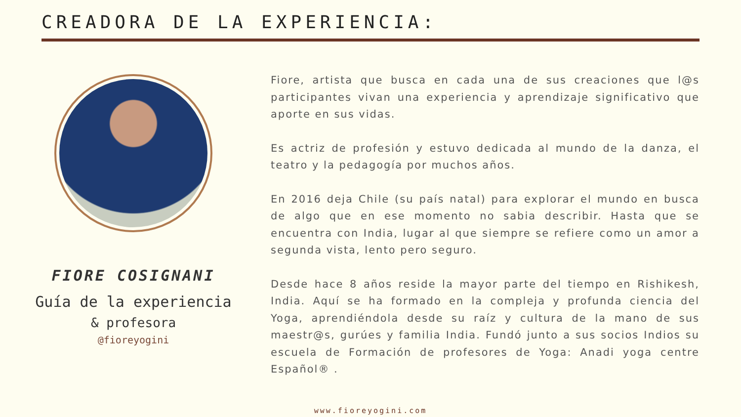CREADORA DE LA EXPERIENCIA:
FIORE COSIGNANI
Guía de la experiencia
& profesora
@fioreyogini
Fiore, artista que busca en cada una de sus creaciones que l@s participantes vivan una experiencia y aprendizaje significativo que aporte en sus vidas.
Es actriz de profesión y estuvo dedicada al mundo de la danza, el teatro y la pedagogía por muchos años.
En 2016 deja Chile (su país natal) para explorar el mundo en busca de algo que en ese momento no sabia describir. Hasta que se encuentra con India, lugar al que siempre se refiere como un amor a segunda vista, lento pero seguro.
Desde hace 8 años reside la mayor parte del tiempo en Rishikesh, India. Aquí se ha formado en la compleja y profunda ciencia del Yoga, aprendiéndola desde su raíz y cultura de la mano de sus maestr@s, gurúes y familia India. Fundó junto a sus socios Indios su escuela de Formación de profesores de Yoga: Anadi yoga centre Español® .
www.fioreyogini.com